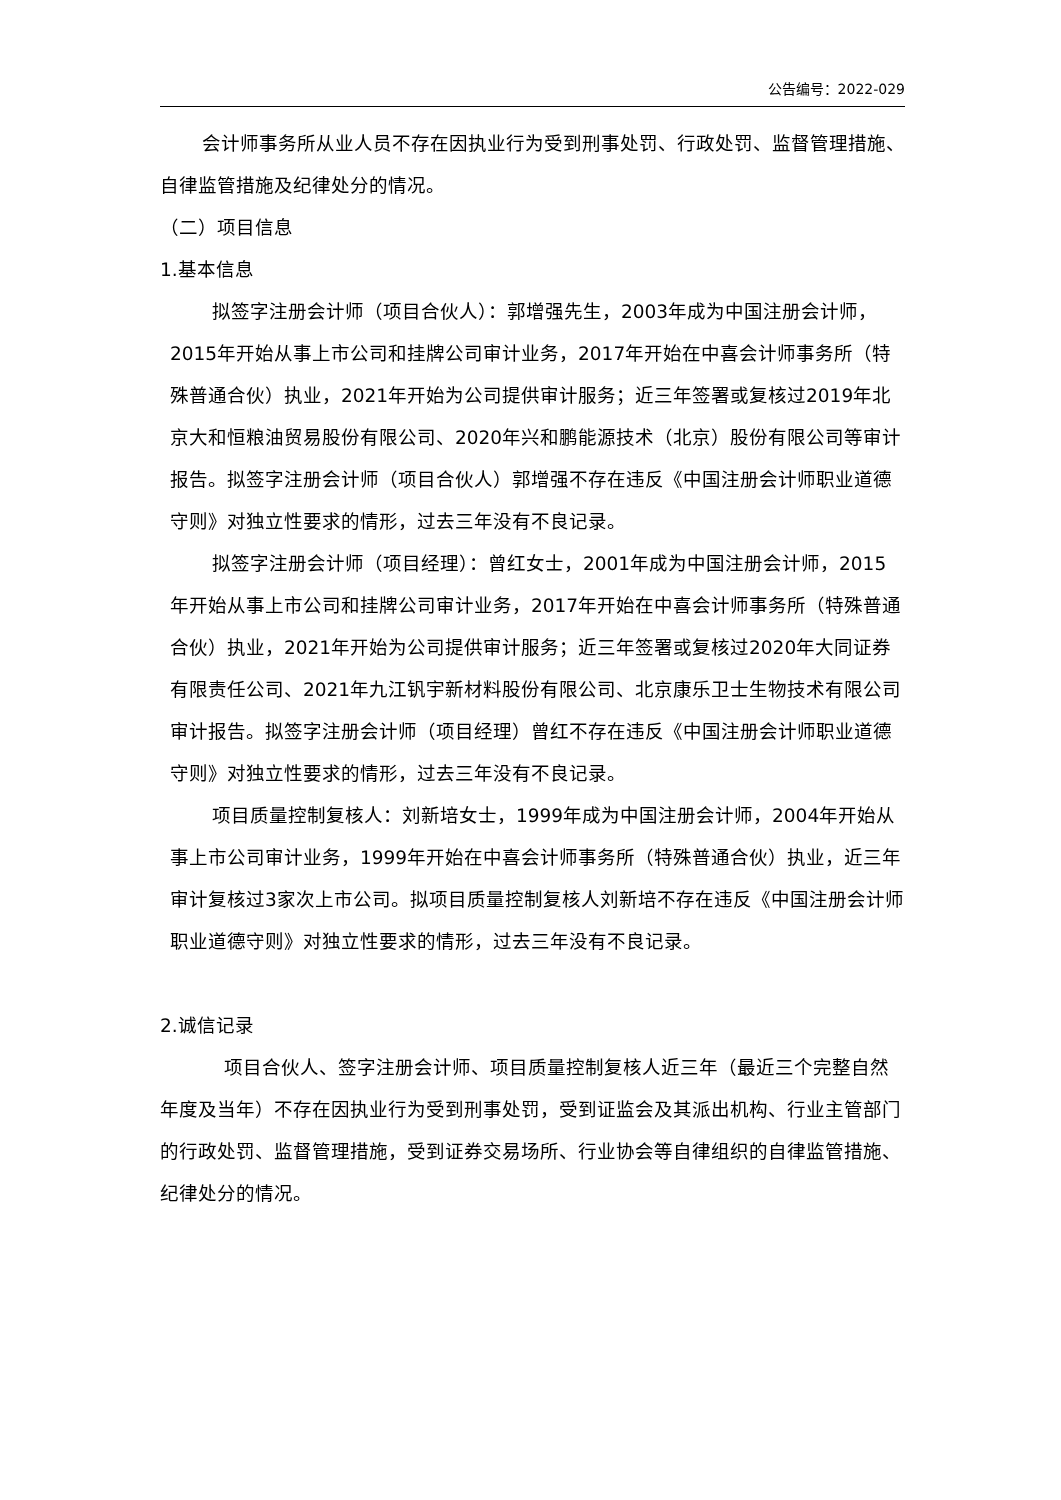公告编号：2022-029
会计师事务所从业人员不存在因执业行为受到刑事处罚、行政处罚、监督管理措施、自律监管措施及纪律处分的情况。
（二）项目信息
1.基本信息
拟签字注册会计师（项目合伙人）：郭增强先生，2003年成为中国注册会计师，2015年开始从事上市公司和挂牌公司审计业务，2017年开始在中喜会计师事务所（特殊普通合伙）执业，2021年开始为公司提供审计服务；近三年签署或复核过2019年北京大和恒粮油贸易股份有限公司、2020年兴和鹏能源技术（北京）股份有限公司等审计报告。拟签字注册会计师（项目合伙人）郭增强不存在违反《中国注册会计师职业道德守则》对独立性要求的情形，过去三年没有不良记录。
拟签字注册会计师（项目经理）：曾红女士，2001年成为中国注册会计师，2015年开始从事上市公司和挂牌公司审计业务，2017年开始在中喜会计师事务所（特殊普通合伙）执业，2021年开始为公司提供审计服务；近三年签署或复核过2020年大同证券有限责任公司、2021年九江钒宇新材料股份有限公司、北京康乐卫士生物技术有限公司审计报告。拟签字注册会计师（项目经理）曾红不存在违反《中国注册会计师职业道德守则》对独立性要求的情形，过去三年没有不良记录。
项目质量控制复核人：刘新培女士，1999年成为中国注册会计师，2004年开始从事上市公司审计业务，1999年开始在中喜会计师事务所（特殊普通合伙）执业，近三年审计复核过3家次上市公司。拟项目质量控制复核人刘新培不存在违反《中国注册会计师职业道德守则》对独立性要求的情形，过去三年没有不良记录。
2.诚信记录
项目合伙人、签字注册会计师、项目质量控制复核人近三年（最近三个完整自然年度及当年）不存在因执业行为受到刑事处罚，受到证监会及其派出机构、行业主管部门的行政处罚、监督管理措施，受到证券交易场所、行业协会等自律组织的自律监管措施、纪律处分的情况。